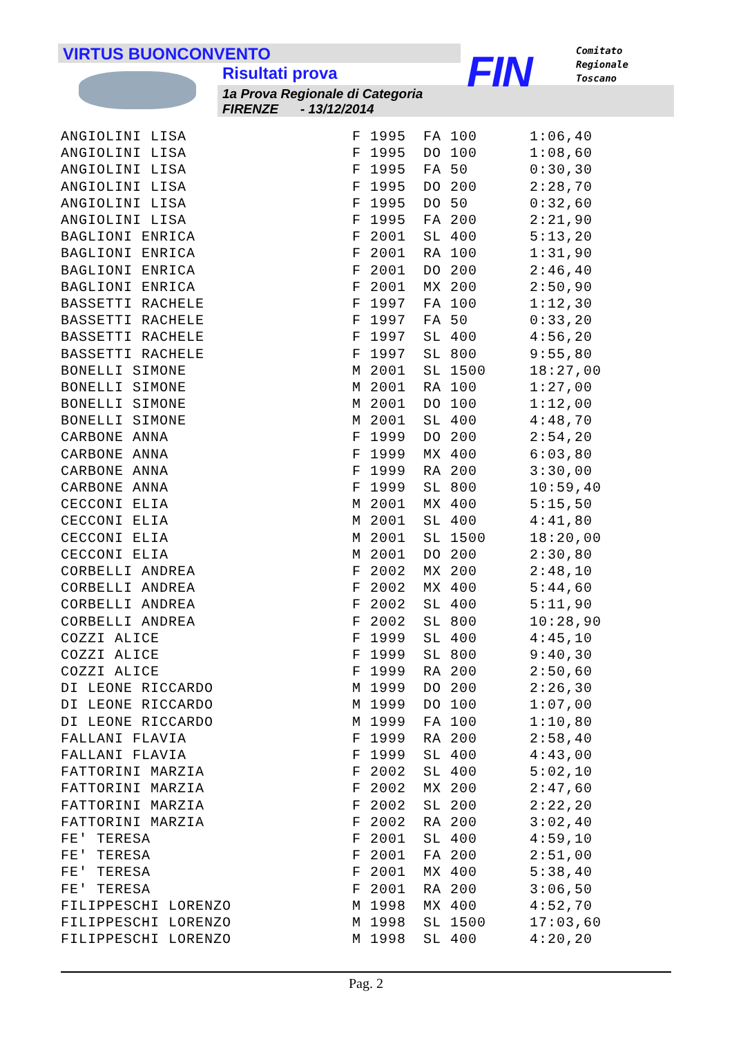VIRTUS BUONCONVENTO
Risultati prova
1a Prova Regionale di Categoria
FIRENZE - 13/12/2014
FIN
Comitato
Regionale
Toscano
| ANGIOLINI LISA | F 1995 | FA 100 | 1:06,40 |
| ANGIOLINI LISA | F 1995 | DO 100 | 1:08,60 |
| ANGIOLINI LISA | F 1995 | FA 50 | 0:30,30 |
| ANGIOLINI LISA | F 1995 | DO 200 | 2:28,70 |
| ANGIOLINI LISA | F 1995 | DO 50 | 0:32,60 |
| ANGIOLINI LISA | F 1995 | FA 200 | 2:21,90 |
| BAGLIONI ENRICA | F 2001 | SL 400 | 5:13,20 |
| BAGLIONI ENRICA | F 2001 | RA 100 | 1:31,90 |
| BAGLIONI ENRICA | F 2001 | DO 200 | 2:46,40 |
| BAGLIONI ENRICA | F 2001 | MX 200 | 2:50,90 |
| BASSETTI RACHELE | F 1997 | FA 100 | 1:12,30 |
| BASSETTI RACHELE | F 1997 | FA 50 | 0:33,20 |
| BASSETTI RACHELE | F 1997 | SL 400 | 4:56,20 |
| BASSETTI RACHELE | F 1997 | SL 800 | 9:55,80 |
| BONELLI SIMONE | M 2001 | SL 1500 | 18:27,00 |
| BONELLI SIMONE | M 2001 | RA 100 | 1:27,00 |
| BONELLI SIMONE | M 2001 | DO 100 | 1:12,00 |
| BONELLI SIMONE | M 2001 | SL 400 | 4:48,70 |
| CARBONE ANNA | F 1999 | DO 200 | 2:54,20 |
| CARBONE ANNA | F 1999 | MX 400 | 6:03,80 |
| CARBONE ANNA | F 1999 | RA 200 | 3:30,00 |
| CARBONE ANNA | F 1999 | SL 800 | 10:59,40 |
| CECCONI ELIA | M 2001 | MX 400 | 5:15,50 |
| CECCONI ELIA | M 2001 | SL 400 | 4:41,80 |
| CECCONI ELIA | M 2001 | SL 1500 | 18:20,00 |
| CECCONI ELIA | M 2001 | DO 200 | 2:30,80 |
| CORBELLI ANDREA | F 2002 | MX 200 | 2:48,10 |
| CORBELLI ANDREA | F 2002 | MX 400 | 5:44,60 |
| CORBELLI ANDREA | F 2002 | SL 400 | 5:11,90 |
| CORBELLI ANDREA | F 2002 | SL 800 | 10:28,90 |
| COZZI ALICE | F 1999 | SL 400 | 4:45,10 |
| COZZI ALICE | F 1999 | SL 800 | 9:40,30 |
| COZZI ALICE | F 1999 | RA 200 | 2:50,60 |
| DI LEONE RICCARDO | M 1999 | DO 200 | 2:26,30 |
| DI LEONE RICCARDO | M 1999 | DO 100 | 1:07,00 |
| DI LEONE RICCARDO | M 1999 | FA 100 | 1:10,80 |
| FALLANI FLAVIA | F 1999 | RA 200 | 2:58,40 |
| FALLANI FLAVIA | F 1999 | SL 400 | 4:43,00 |
| FATTORINI MARZIA | F 2002 | SL 400 | 5:02,10 |
| FATTORINI MARZIA | F 2002 | MX 200 | 2:47,60 |
| FATTORINI MARZIA | F 2002 | SL 200 | 2:22,20 |
| FATTORINI MARZIA | F 2002 | RA 200 | 3:02,40 |
| FE' TERESA | F 2001 | SL 400 | 4:59,10 |
| FE' TERESA | F 2001 | FA 200 | 2:51,00 |
| FE' TERESA | F 2001 | MX 400 | 5:38,40 |
| FE' TERESA | F 2001 | RA 200 | 3:06,50 |
| FILIPPESCHI LORENZO | M 1998 | MX 400 | 4:52,70 |
| FILIPPESCHI LORENZO | M 1998 | SL 1500 | 17:03,60 |
| FILIPPESCHI LORENZO | M 1998 | SL 400 | 4:20,20 |
Pag. 2